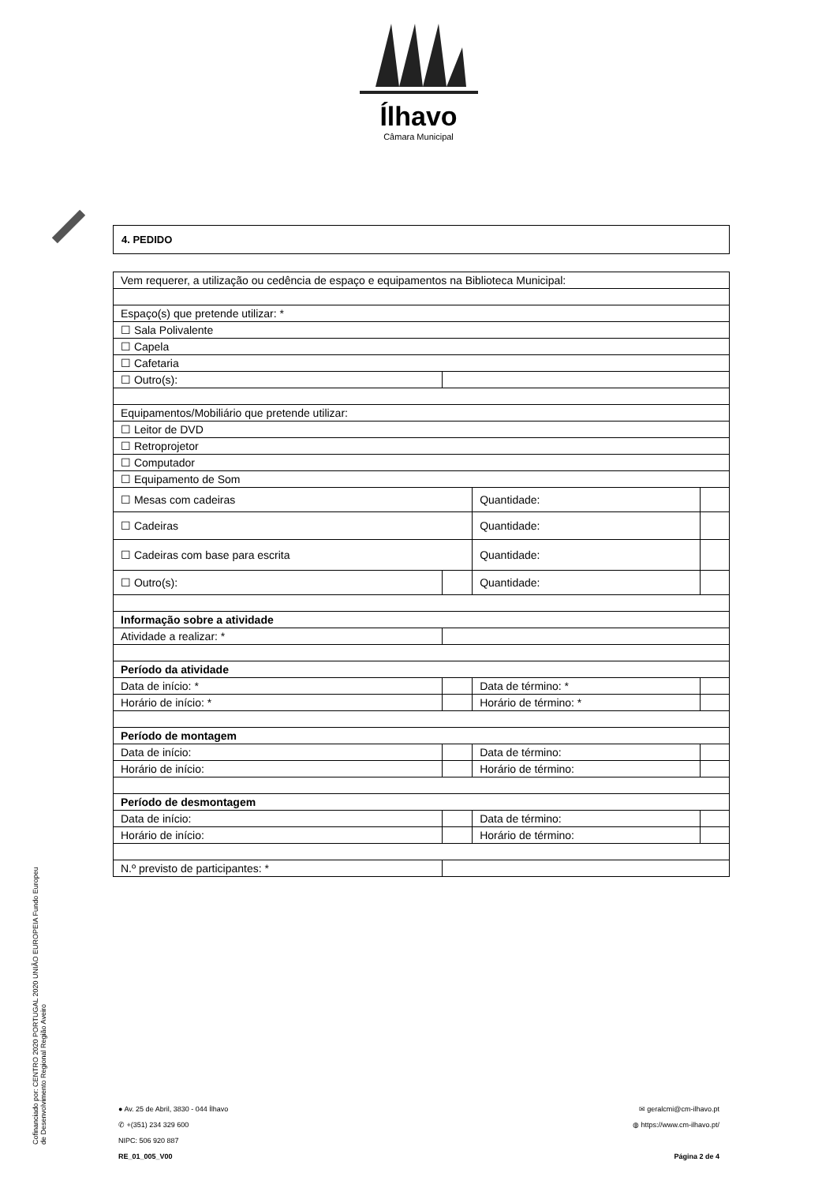Ílhavo
Câmara Municipal
4. PEDIDO
| Vem requerer, a utilização ou cedência de espaço e equipamentos na Biblioteca Municipal: | | | | |
| Espaço(s) que pretende utilizar: * | | | | |
| ☐ Sala Polivalente | | | | |
| ☐ Capela | | | | |
| ☐ Cafetaria | | | | |
| ☐ Outro(s): | | | | |
| Equipamentos/Mobiliário que pretende utilizar: | | | | |
| ☐ Leitor de DVD | | | | |
| ☐ Retroprojetor | | | | |
| ☐ Computador | | | | |
| ☐ Equipamento de Som | | | | |
| ☐ Mesas com cadeiras | | Quantidade: | | |
| ☐ Cadeiras | | Quantidade: | | |
| ☐ Cadeiras com base para escrita | | Quantidade: | | |
| ☐ Outro(s): | | Quantidade: | | |
| Informação sobre a atividade | | | | |
| Atividade a realizar: * | | | | |
| Período da atividade | | | | |
| Data de início: * | | Data de término: * | | |
| Horário de início: * | | Horário de término: * | | |
| Período de montagem | | | | |
| Data de início: | | Data de término: | | |
| Horário de início: | | Horário de término: | | |
| Período de desmontagem | | | | |
| Data de início: | | Data de término: | | |
| Horário de início: | | Horário de término: | | |
| N.º previsto de participantes: * | | | | |
Cofinanciado por: CENTRO 2020 PORTUGAL 2020 UNIÃO EUROPEIA Fundo Europeu de Desenvolvimento Regional Região Aveiro
● Av. 25 de Abril, 3830 - 044 Ílhavo
✆ +(351) 234 329 600
NIPC: 506 920 887
RE_01_005_V00
✉ geralcmi@cm-ilhavo.pt
◍ https://www.cm-ilhavo.pt/
Página 2 de 4